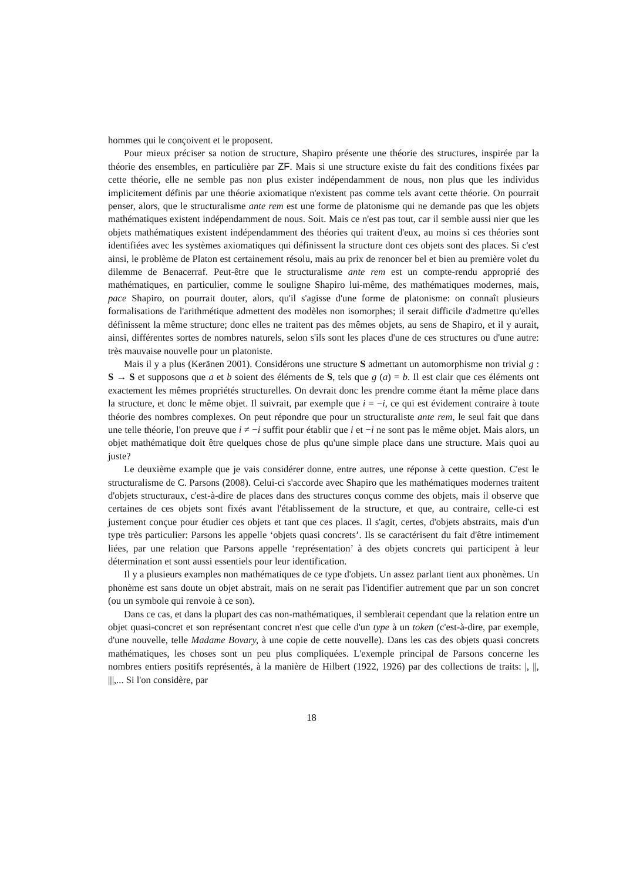hommes qui le conçoivent et le proposent.
Pour mieux préciser sa notion de structure, Shapiro présente une théorie des structures, inspirée par la théorie des ensembles, en particulière par ZF. Mais si une structure existe du fait des conditions fixées par cette théorie, elle ne semble pas non plus exister indépendamment de nous, non plus que les individus implicitement définis par une théorie axiomatique n'existent pas comme tels avant cette théorie. On pourrait penser, alors, que le structuralisme ante rem est une forme de platonisme qui ne demande pas que les objets mathématiques existent indépendamment de nous. Soit. Mais ce n'est pas tout, car il semble aussi nier que les objets mathématiques existent indépendamment des théories qui traitent d'eux, au moins si ces théories sont identifiées avec les systèmes axiomatiques qui définissent la structure dont ces objets sont des places. Si c'est ainsi, le problème de Platon est certainement résolu, mais au prix de renoncer bel et bien au première volet du dilemme de Benacerraf. Peut-être que le structuralisme ante rem est un compte-rendu approprié des mathématiques, en particulier, comme le souligne Shapiro lui-même, des mathématiques modernes, mais, pace Shapiro, on pourrait douter, alors, qu'il s'agisse d'une forme de platonisme: on connaît plusieurs formalisations de l'arithmétique admettent des modèles non isomorphes; il serait difficile d'admettre qu'elles définissent la même structure; donc elles ne traitent pas des mêmes objets, au sens de Shapiro, et il y aurait, ainsi, différentes sortes de nombres naturels, selon s'ils sont les places d'une de ces structures ou d'une autre: très mauvaise nouvelle pour un platoniste.
Mais il y a plus (Keränen 2001). Considérons une structure S admettant un automorphisme non trivial g : S → S et supposons que a et b soient des éléments de S, tels que g (a) = b. Il est clair que ces éléments ont exactement les mêmes propriétés structurelles. On devrait donc les prendre comme étant la même place dans la structure, et donc le même objet. Il suivrait, par exemple que i = −i, ce qui est évidement contraire à toute théorie des nombres complexes. On peut répondre que pour un structuraliste ante rem, le seul fait que dans une telle théorie, l'on preuve que i ≠ −i suffit pour établir que i et −i ne sont pas le même objet. Mais alors, un objet mathématique doit être quelques chose de plus qu'une simple place dans une structure. Mais quoi au juste?
Le deuxième example que je vais considérer donne, entre autres, une réponse à cette question. C'est le structuralisme de C. Parsons (2008). Celui-ci s'accorde avec Shapiro que les mathématiques modernes traitent d'objets structuraux, c'est-à-dire de places dans des structures conçus comme des objets, mais il observe que certaines de ces objets sont fixés avant l'établissement de la structure, et que, au contraire, celle-ci est justement conçue pour étudier ces objets et tant que ces places. Il s'agit, certes, d'objets abstraits, mais d'un type très particulier: Parsons les appelle ‘objets quasi concrets’. Ils se caractérisent du fait d'être intimement liées, par une relation que Parsons appelle ‘représentation’ à des objets concrets qui participent à leur détermination et sont aussi essentiels pour leur identification.
Il y a plusieurs examples non mathématiques de ce type d'objets. Un assez parlant tient aux phonèmes. Un phonème est sans doute un objet abstrait, mais on ne serait pas l'identifier autrement que par un son concret (ou un symbole qui renvoie à ce son).
Dans ce cas, et dans la plupart des cas non-mathématiques, il semblerait cependant que la relation entre un objet quasi-concret et son représentant concret n'est que celle d'un type à un token (c'est-à-dire, par exemple, d'une nouvelle, telle Madame Bovary, à une copie de cette nouvelle). Dans les cas des objets quasi concrets mathématiques, les choses sont un peu plus compliquées. L'exemple principal de Parsons concerne les nombres entiers positifs représentés, à la manière de Hilbert (1922, 1926) par des collections de traits: |, ||, |||,... Si l'on considère, par
18